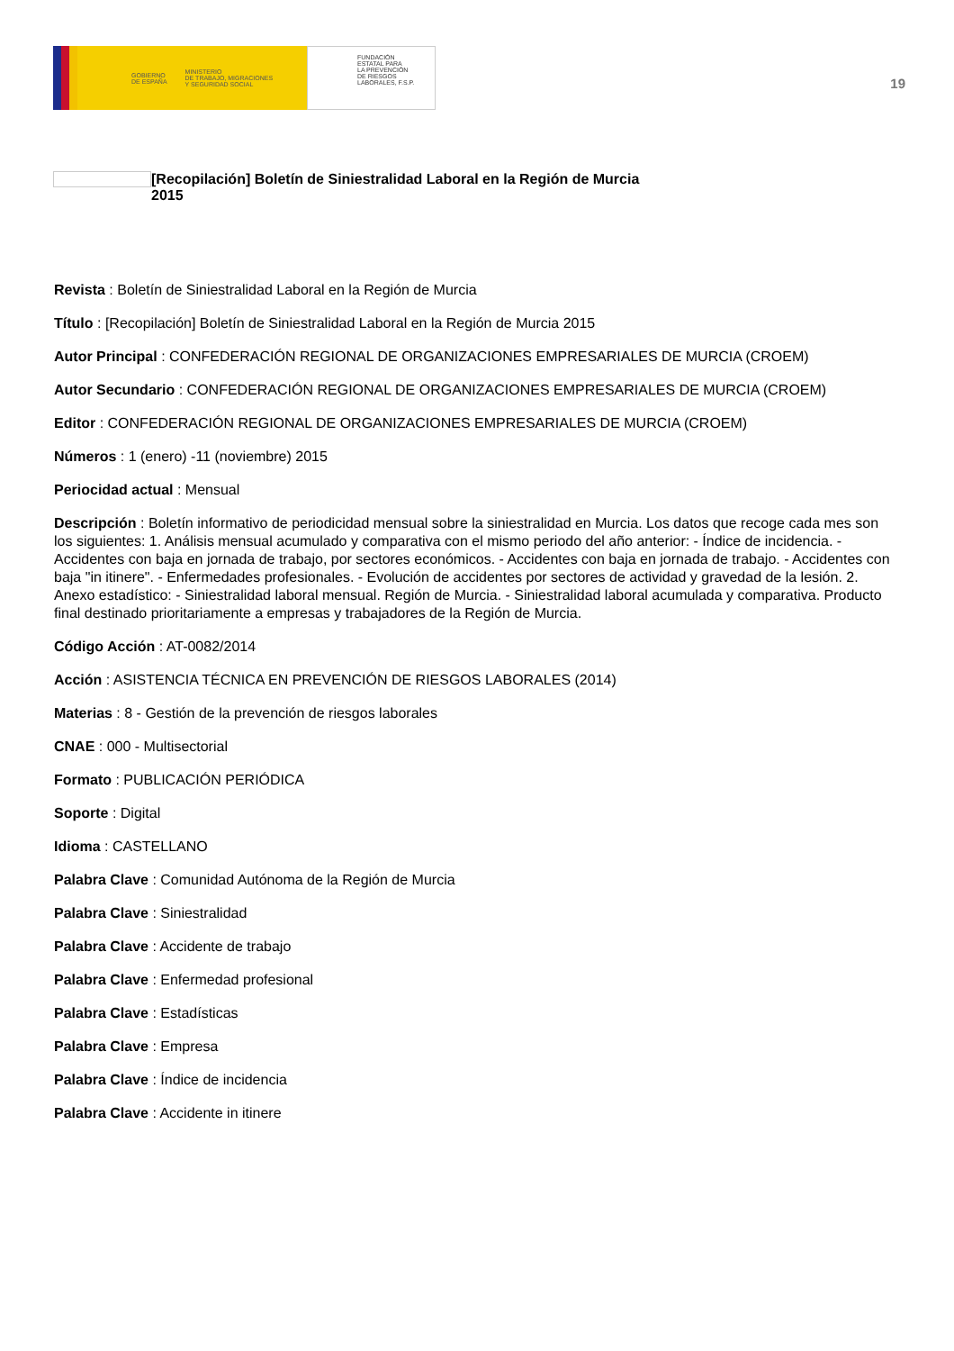GOBIERNO
DE ESPAÑA MINISTERIO
DE TRABAJO, MIGRACIONES
Y SEGURIDAD SOCIAL
FUNDACIÓN
ESTATAL PARA
LA PREVENCIÓN
DE RIESGOS
LABORALES, F.S.P.
19
[Recopilación] Boletín de Siniestralidad Laboral en la Región de Murcia
2015
Revista : Boletín de Siniestralidad Laboral en la Región de Murcia
Título : [Recopilación] Boletín de Siniestralidad Laboral en la Región de Murcia 2015
Autor Principal : CONFEDERACIÓN REGIONAL DE ORGANIZACIONES EMPRESARIALES DE MURCIA (CROEM)
Autor Secundario : CONFEDERACIÓN REGIONAL DE ORGANIZACIONES EMPRESARIALES DE MURCIA (CROEM)
Editor : CONFEDERACIÓN REGIONAL DE ORGANIZACIONES EMPRESARIALES DE MURCIA (CROEM)
Números : 1 (enero) -11 (noviembre) 2015
Periocidad actual : Mensual
Descripción : Boletín informativo de periodicidad mensual sobre la siniestralidad en Murcia. Los datos que recoge cada mes son los siguientes: 1. Análisis mensual acumulado y comparativa con el mismo periodo del año anterior: - Índice de incidencia. - Accidentes con baja en jornada de trabajo, por sectores económicos. - Accidentes con baja en jornada de trabajo. - Accidentes con baja "in itinere". - Enfermedades profesionales. - Evolución de accidentes por sectores de actividad y gravedad de la lesión. 2. Anexo estadístico: - Siniestralidad laboral mensual. Región de Murcia. - Siniestralidad laboral acumulada y comparativa. Producto final destinado prioritariamente a empresas y trabajadores de la Región de Murcia.
Código Acción : AT-0082/2014
Acción : ASISTENCIA TÉCNICA EN PREVENCIÓN DE RIESGOS LABORALES (2014)
Materias : 8 - Gestión de la prevención de riesgos laborales
CNAE : 000 - Multisectorial
Formato : PUBLICACIÓN PERIÓDICA
Soporte : Digital
Idioma : CASTELLANO
Palabra Clave : Comunidad Autónoma de la Región de Murcia
Palabra Clave : Siniestralidad
Palabra Clave : Accidente de trabajo
Palabra Clave : Enfermedad profesional
Palabra Clave : Estadísticas
Palabra Clave : Empresa
Palabra Clave : Índice de incidencia
Palabra Clave : Accidente in itinere